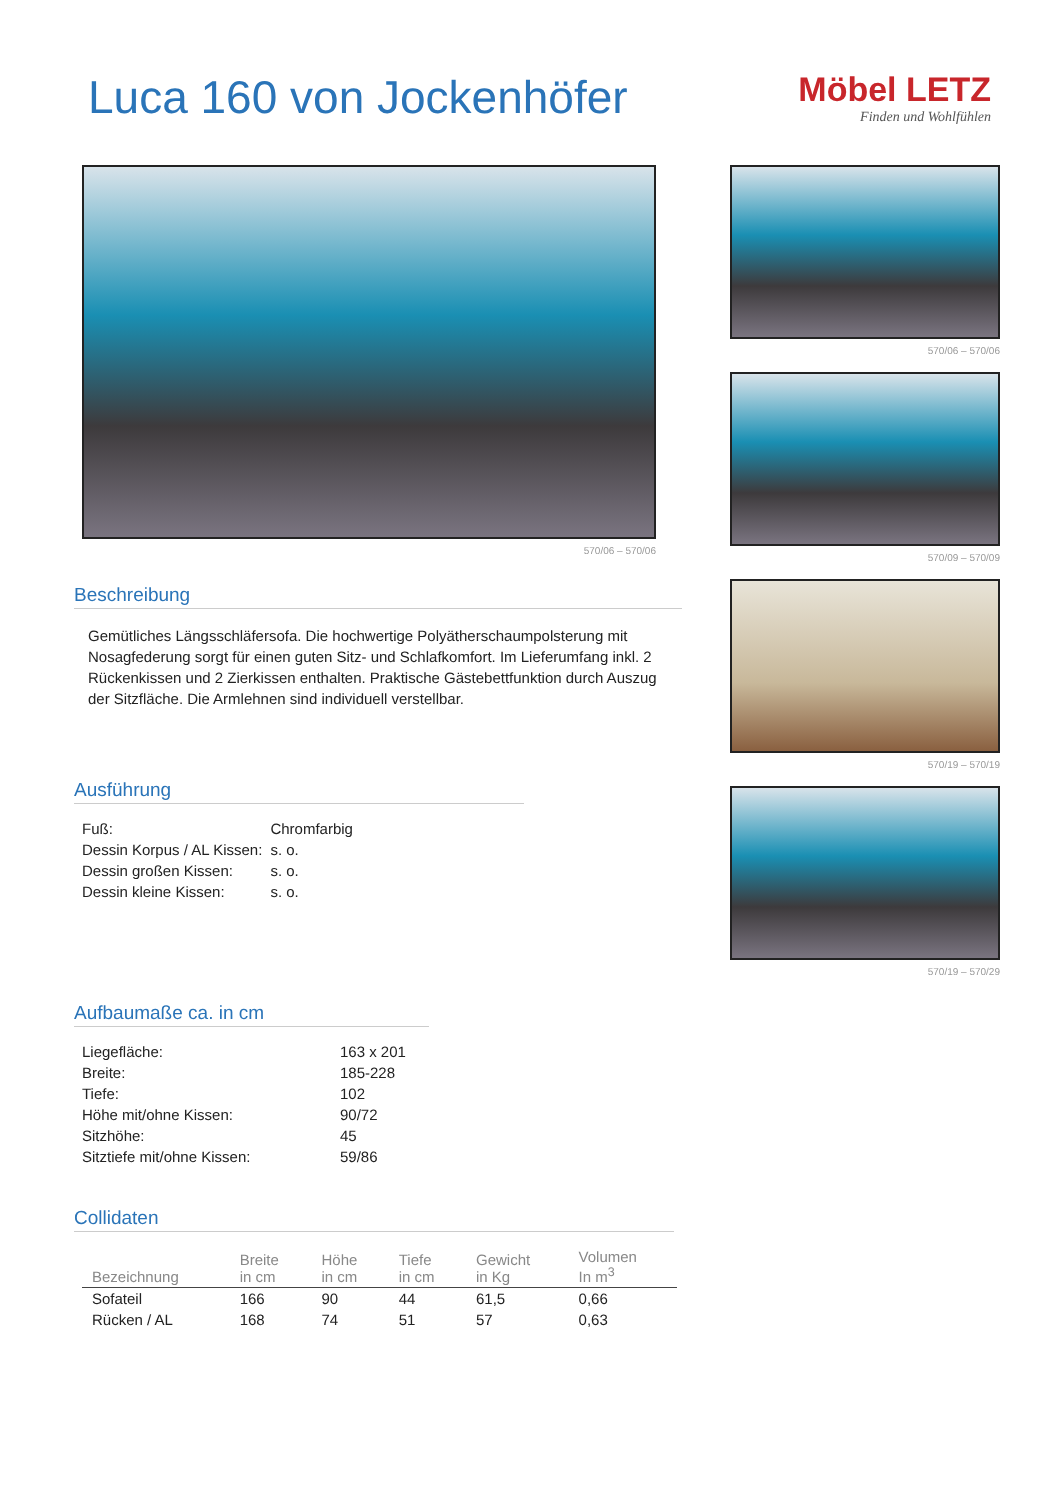Luca 160 von Jockenhöfer
Möbel LETZ
Finden und Wohlfühlen
570/06 – 570/06
Beschreibung
Gemütliches Längsschläfersofa. Die hochwertige Polyätherschaumpolsterung mit Nosagfederung sorgt für einen guten Sitz- und Schlafkomfort. Im Lieferumfang inkl. 2 Rückenkissen und 2 Zierkissen enthalten. Praktische Gästebettfunktion durch Auszug der Sitzfläche. Die Armlehnen sind individuell verstellbar.
Ausführung
| Fuß: | Chromfarbig |
| Dessin Korpus / AL Kissen: | s. o. |
| Dessin großen Kissen: | s. o. |
| Dessin kleine Kissen: | s. o. |
Aufbaumaße ca. in cm
| Liegefläche: | 163 x 201 |
| Breite: | 185-228 |
| Tiefe: | 102 |
| Höhe mit/ohne Kissen: | 90/72 |
| Sitzhöhe: | 45 |
| Sitztiefe mit/ohne Kissen: | 59/86 |
Collidaten
| Bezeichnung | Breite in cm | Höhe in cm | Tiefe in cm | Gewicht in Kg | Volumen In m<sup>3</sup> |
| --- | --- | --- | --- | --- | --- |
| Sofateil | 166 | 90 | 44 | 61,5 | 0,66 |
| Rücken / AL | 168 | 74 | 51 | 57 | 0,63 |
570/06 – 570/06
570/09 – 570/09
570/19 – 570/19
570/19 – 570/29